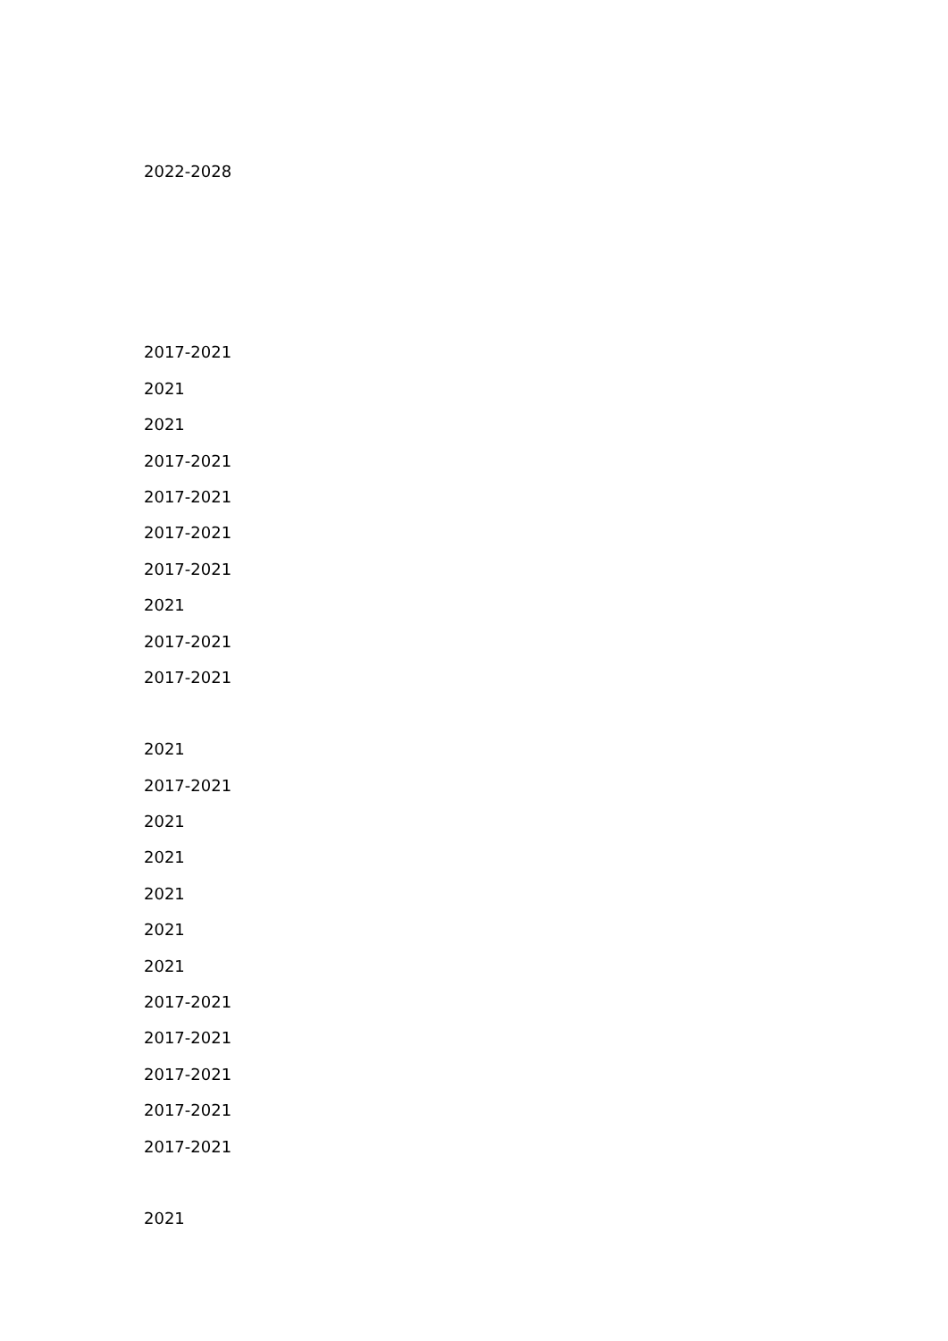2022-2028
2017-2021
2021
2021
2017-2021
2017-2021
2017-2021
2017-2021
2021
2017-2021
2017-2021
2021
2017-2021
2021
2021
2021
2021
2021
2017-2021
2017-2021
2017-2021
2017-2021
2017-2021
2021